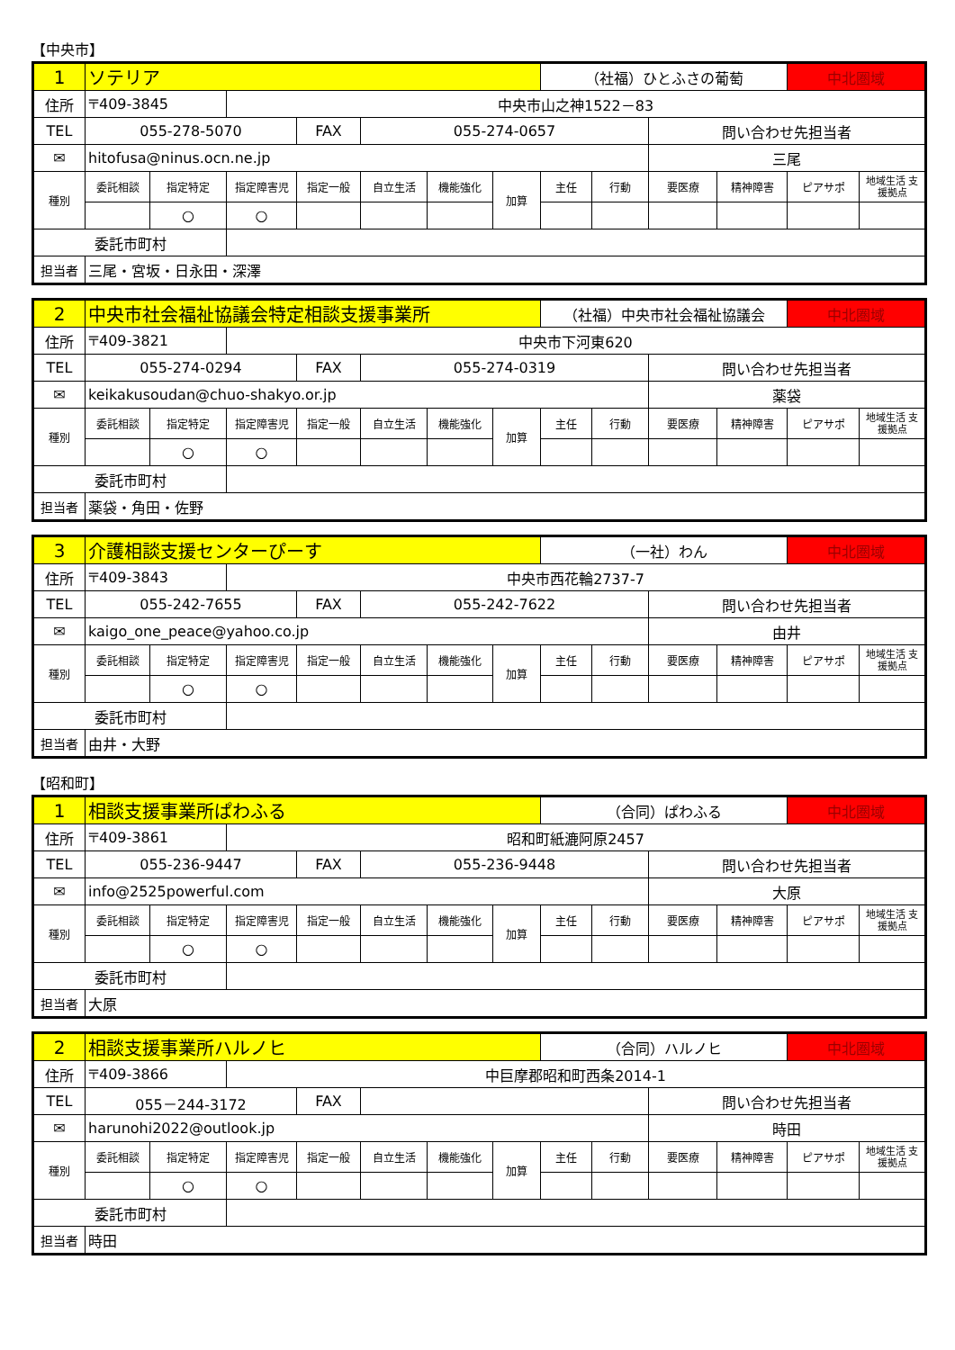【中央市】
| 1 | ソテリア | | | | | | | （社福）ひとふさの葡萄 | | | | 中北圏域 | |
| 住所 | 〒409-3845 | | 中央市山之神1522－83 | | | | | | | | | | |
| TEL | 055-278-5070 | | | FAX | 055-274-0657 | | | | | 問い合わせ先担当者 | | | |
| ✉ | hitofusa@ninus.ocn.ne.jp | | | | | | | | | 三尾 | | | |
| 種別 | 委託相談 | 指定特定 | 指定障害児 | 指定一般 | 自立生活 | 機能強化 | 加算 | 主任 | 行動 | 要医療 | 精神障害 | ピアサポ | 地域生活 支援拠点 |
| | | ○ | ○ | | | | | | | | | | |
| 委託市町村 | | | | | | | | | | | | | |
| 担当者 | 三尾・宮坂・日永田・深澤 | | | | | | | | | | | | |
| 2 | 中央市社会福祉協議会特定相談支援事業所 | | | | | | | （社福）中央市社会福祉協議会 | | | | 中北圏域 | |
| 住所 | 〒409-3821 | | 中央市下河東620 | | | | | | | | | | |
| TEL | 055-274-0294 | | | FAX | 055-274-0319 | | | | | 問い合わせ先担当者 | | | |
| ✉ | keikakusoudan@chuo-shakyo.or.jp | | | | | | | | | 薬袋 | | | |
| 種別 | 委託相談 | 指定特定 | 指定障害児 | 指定一般 | 自立生活 | 機能強化 | 加算 | 主任 | 行動 | 要医療 | 精神障害 | ピアサポ | 地域生活 支援拠点 |
| | | ○ | ○ | | | | | | | | | | |
| 委託市町村 | | | | | | | | | | | | | |
| 担当者 | 薬袋・角田・佐野 | | | | | | | | | | | | |
| 3 | 介護相談支援センターぴーす | | | | | | | （一社）わん | | | | 中北圏域 | |
| 住所 | 〒409-3843 | | 中央市西花輪2737-7 | | | | | | | | | | |
| TEL | 055-242-7655 | | | FAX | 055-242-7622 | | | | | 問い合わせ先担当者 | | | |
| ✉ | kaigo_one_peace@yahoo.co.jp | | | | | | | | | 由井 | | | |
| 種別 | 委託相談 | 指定特定 | 指定障害児 | 指定一般 | 自立生活 | 機能強化 | 加算 | 主任 | 行動 | 要医療 | 精神障害 | ピアサポ | 地域生活 支援拠点 |
| | | ○ | ○ | | | | | | | | | | |
| 委託市町村 | | | | | | | | | | | | | |
| 担当者 | 由井・大野 | | | | | | | | | | | | |
【昭和町】
| 1 | 相談支援事業所ぱわふる | | | | | | | （合同）ぱわふる | | | | 中北圏域 | |
| 住所 | 〒409-3861 | | 昭和町紙漉阿原2457 | | | | | | | | | | |
| TEL | 055-236-9447 | | | FAX | 055-236-9448 | | | | | 問い合わせ先担当者 | | | |
| ✉ | info@2525powerful.com | | | | | | | | | 大原 | | | |
| 種別 | 委託相談 | 指定特定 | 指定障害児 | 指定一般 | 自立生活 | 機能強化 | 加算 | 主任 | 行動 | 要医療 | 精神障害 | ピアサポ | 地域生活 支援拠点 |
| | | ○ | ○ | | | | | | | | | | |
| 委託市町村 | | | | | | | | | | | | | |
| 担当者 | 大原 | | | | | | | | | | | | |
| 2 | 相談支援事業所ハルノヒ | | | | | | | （合同）ハルノヒ | | | | 中北圏域 | |
| 住所 | 〒409-3866 | | 中巨摩郡昭和町西条2014-1 | | | | | | | | | | |
| TEL | 055－244-3172 | | | FAX | | | | | | 問い合わせ先担当者 | | | |
| ✉ | harunohi2022@outlook.jp | | | | | | | | | 時田 | | | |
| 種別 | 委託相談 | 指定特定 | 指定障害児 | 指定一般 | 自立生活 | 機能強化 | 加算 | 主任 | 行動 | 要医療 | 精神障害 | ピアサポ | 地域生活 支援拠点 |
| | | ○ | ○ | | | | | | | | | | |
| 委託市町村 | | | | | | | | | | | | | |
| 担当者 | 時田 | | | | | | | | | | | | |